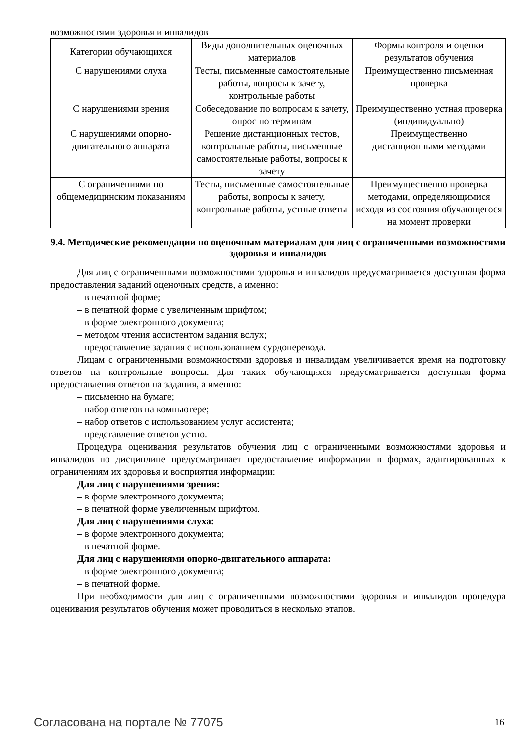возможностями здоровья и инвалидов
| Категории обучающихся | Виды дополнительных оценочных материалов | Формы контроля и оценки результатов обучения |
| С нарушениями слуха | Тесты, письменные самостоятельные работы, вопросы к зачету, контрольные работы | Преимущественно письменная проверка |
| С нарушениями зрения | Собеседование по вопросам к зачету, опрос по терминам | Преимущественно устная проверка (индивидуально) |
| С нарушениями опорно-двигательного аппарата | Решение дистанционных тестов, контрольные работы, письменные самостоятельные работы, вопросы к зачету | Преимущественно дистанционными методами |
| С ограничениями по общемедицинским показаниям | Тесты, письменные самостоятельные работы, вопросы к зачету, контрольные работы, устные ответы | Преимущественно проверка методами, определяющимися исходя из состояния обучающегося на момент проверки |
9.4. Методические рекомендации по оценочным материалам для лиц с ограниченными возможностями здоровья и инвалидов
Для лиц с ограниченными возможностями здоровья и инвалидов предусматривается доступная форма предоставления заданий оценочных средств, а именно:
– в печатной форме;
– в печатной форме с увеличенным шрифтом;
– в форме электронного документа;
– методом чтения ассистентом задания вслух;
– предоставление задания с использованием сурдоперевода.
Лицам с ограниченными возможностями здоровья и инвалидам увеличивается время на подготовку ответов на контрольные вопросы. Для таких обучающихся предусматривается доступная форма предоставления ответов на задания, а именно:
– письменно на бумаге;
– набор ответов на компьютере;
– набор ответов с использованием услуг ассистента;
– представление ответов устно.
Процедура оценивания результатов обучения лиц с ограниченными возможностями здоровья и инвалидов по дисциплине предусматривает предоставление информации в формах, адаптированных к ограничениям их здоровья и восприятия информации:
Для лиц с нарушениями зрения:
– в форме электронного документа;
– в печатной форме увеличенным шрифтом.
Для лиц с нарушениями слуха:
– в форме электронного документа;
– в печатной форме.
Для лиц с нарушениями опорно-двигательного аппарата:
– в форме электронного документа;
– в печатной форме.
При необходимости для лиц с ограниченными возможностями здоровья и инвалидов процедура оценивания результатов обучения может проводиться в несколько этапов.
Согласована на портале № 77075 16